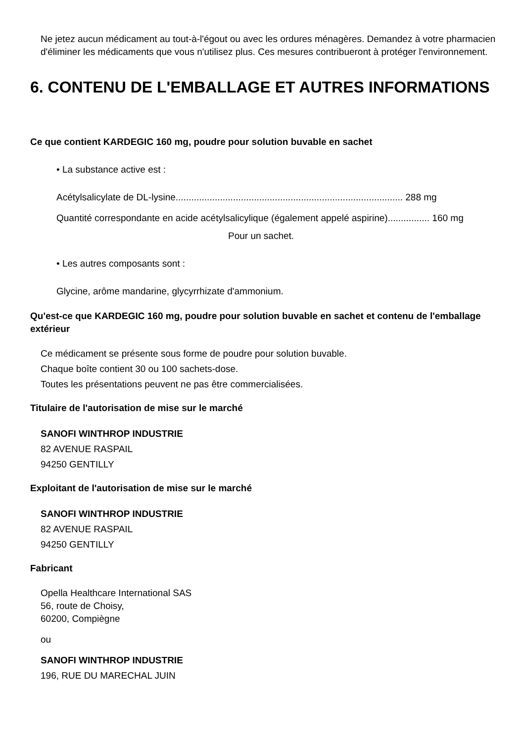Ne jetez aucun médicament au tout-à-l'égout ou avec les ordures ménagères. Demandez à votre pharmacien d'éliminer les médicaments que vous n'utilisez plus. Ces mesures contribueront à protéger l'environnement.
6. CONTENU DE L'EMBALLAGE ET AUTRES INFORMATIONS
Ce que contient KARDEGIC 160 mg, poudre pour solution buvable en sachet
• La substance active est :
Acétylsalicylate de DL-lysine....................................................................................... 288 mg
Quantité correspondante en acide acétylsalicylique (également appelé aspirine)................ 160 mg
Pour un sachet.
• Les autres composants sont :
Glycine, arôme mandarine, glycyrrhizate d'ammonium.
Qu'est-ce que KARDEGIC 160 mg, poudre pour solution buvable en sachet et contenu de l'emballage extérieur
Ce médicament se présente sous forme de poudre pour solution buvable.
Chaque boîte contient 30 ou 100 sachets-dose.
Toutes les présentations peuvent ne pas être commercialisées.
Titulaire de l'autorisation de mise sur le marché
SANOFI WINTHROP INDUSTRIE
82 AVENUE RASPAIL
94250 GENTILLY
Exploitant de l'autorisation de mise sur le marché
SANOFI WINTHROP INDUSTRIE
82 AVENUE RASPAIL
94250 GENTILLY
Fabricant
Opella Healthcare International SAS
56, route de Choisy,
60200, Compiègne
ou
SANOFI WINTHROP INDUSTRIE
196, RUE DU MARECHAL JUIN